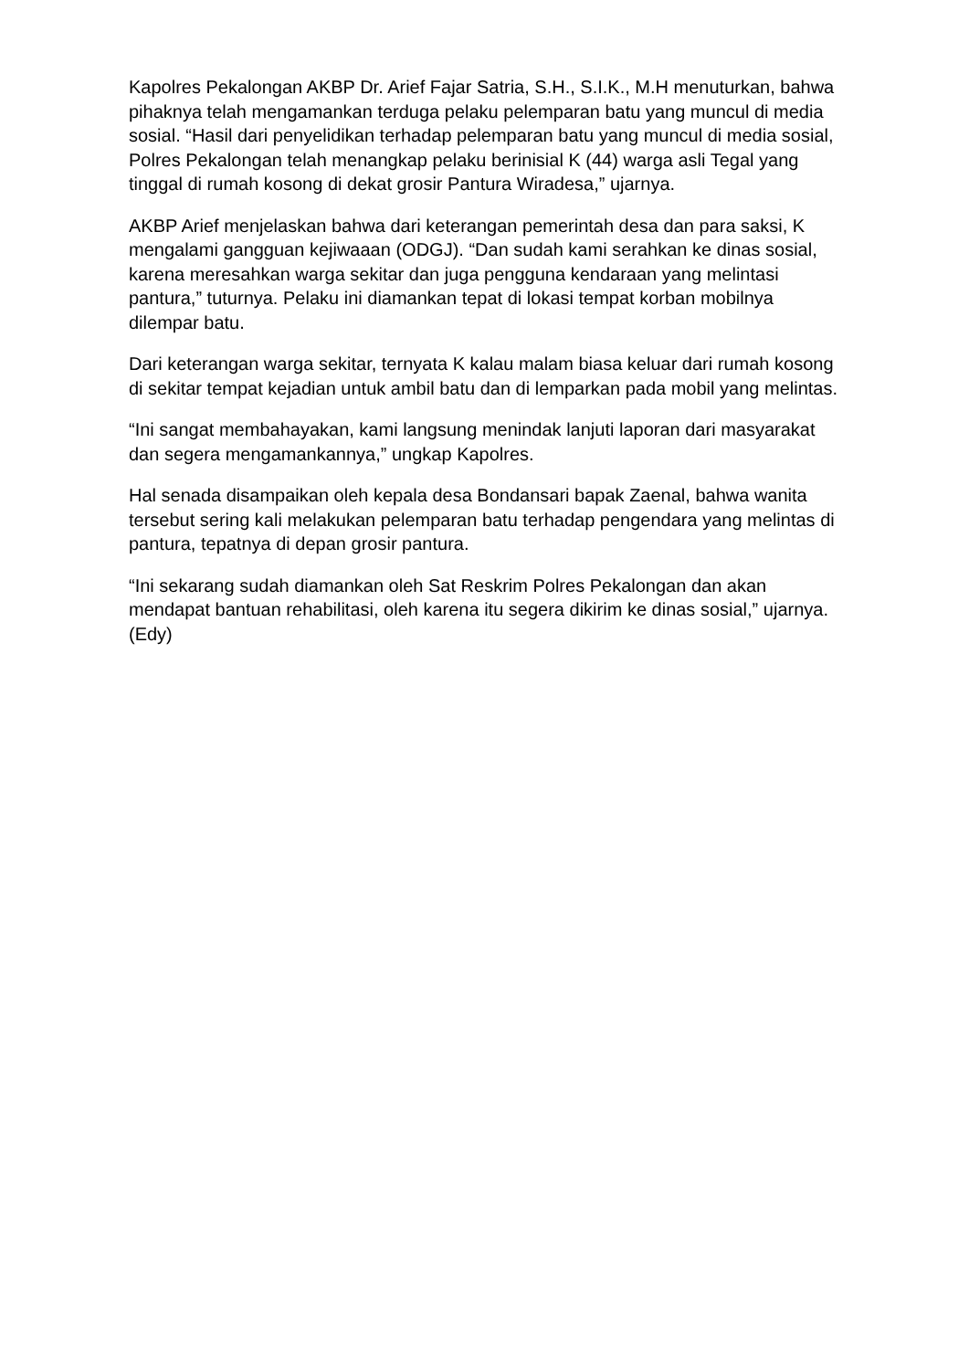Kapolres Pekalongan AKBP Dr. Arief Fajar Satria, S.H., S.I.K., M.H menuturkan, bahwa pihaknya telah mengamankan terduga pelaku pelemparan batu yang muncul di media sosial. “Hasil dari penyelidikan terhadap pelemparan batu yang muncul di media sosial, Polres Pekalongan telah menangkap pelaku berinisial K (44) warga asli Tegal yang tinggal di rumah kosong di dekat grosir Pantura Wiradesa,” ujarnya.
AKBP Arief menjelaskan bahwa dari keterangan pemerintah desa dan para saksi, K mengalami gangguan kejiwaaan (ODGJ). “Dan sudah kami serahkan ke dinas sosial, karena meresahkan warga sekitar dan juga pengguna kendaraan yang melintasi pantura,” tuturnya. Pelaku ini diamankan tepat di lokasi tempat korban mobilnya dilempar batu.
Dari keterangan warga sekitar, ternyata K kalau malam biasa keluar dari rumah kosong di sekitar tempat kejadian untuk ambil batu dan di lemparkan pada mobil yang melintas.
“Ini sangat membahayakan, kami langsung menindak lanjuti laporan dari masyarakat dan segera mengamankannya,” ungkap Kapolres.
Hal senada disampaikan oleh kepala desa Bondansari bapak Zaenal, bahwa wanita tersebut sering kali melakukan pelemparan batu terhadap pengendara yang melintas di pantura, tepatnya di depan grosir pantura.
“Ini sekarang sudah diamankan oleh Sat Reskrim Polres Pekalongan dan akan mendapat bantuan rehabilitasi, oleh karena itu segera dikirim ke dinas sosial,” ujarnya. (Edy)